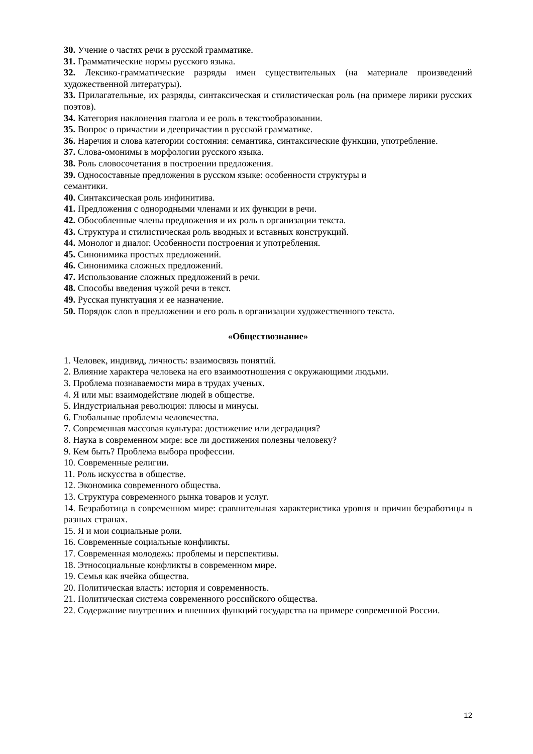30. Учение о частях речи в русской грамматике.
31. Грамматические нормы русского языка.
32. Лексико-грамматические разряды имен существительных (на материале произведений художественной литературы).
33. Прилагательные, их разряды, синтаксическая и стилистическая роль (на примере лирики русских поэтов).
34. Категория наклонения глагола и ее роль в текстообразовании.
35. Вопрос о причастии и деепричастии в русской грамматике.
36. Наречия и слова категории состояния: семантика, синтаксические функции, употребление.
37. Слова-омонимы в морфологии русского языка.
38. Роль словосочетания в построении предложения.
39. Односоставные предложения в русском языке: особенности структуры и
семантики.
40. Синтаксическая роль инфинитива.
41. Предложения с однородными членами и их функции в речи.
42. Обособленные члены предложения и их роль в организации текста.
43. Структура и стилистическая роль вводных и вставных конструкций.
44. Монолог и диалог. Особенности построения и употребления.
45. Синонимика простых предложений.
46. Синонимика сложных предложений.
47. Использование сложных предложений в речи.
48. Способы введения чужой речи в текст.
49. Русская пунктуация и ее назначение.
50. Порядок слов в предложении и его роль в организации художественного текста.
«Обществознание»
1. Человек, индивид, личность: взаимосвязь понятий.
2. Влияние характера человека на его взаимоотношения с окружающими людьми.
3. Проблема познаваемости мира в трудах ученых.
4. Я или мы: взаимодействие людей в обществе.
5. Индустриальная революция: плюсы и минусы.
6. Глобальные проблемы человечества.
7. Современная массовая культура: достижение или деградация?
8. Наука в современном мире: все ли достижения полезны человеку?
9. Кем быть? Проблема выбора профессии.
10. Современные религии.
11. Роль искусства в обществе.
12. Экономика современного общества.
13. Структура современного рынка товаров и услуг.
14. Безработица в современном мире: сравнительная характеристика уровня и причин безработицы в разных странах.
15. Я и мои социальные роли.
16. Современные социальные конфликты.
17. Современная молодежь: проблемы и перспективы.
18. Этносоциальные конфликты в современном мире.
19. Семья как ячейка общества.
20. Политическая власть: история и современность.
21. Политическая система современного российского общества.
22. Содержание внутренних и внешних функций государства на примере современной России.
12